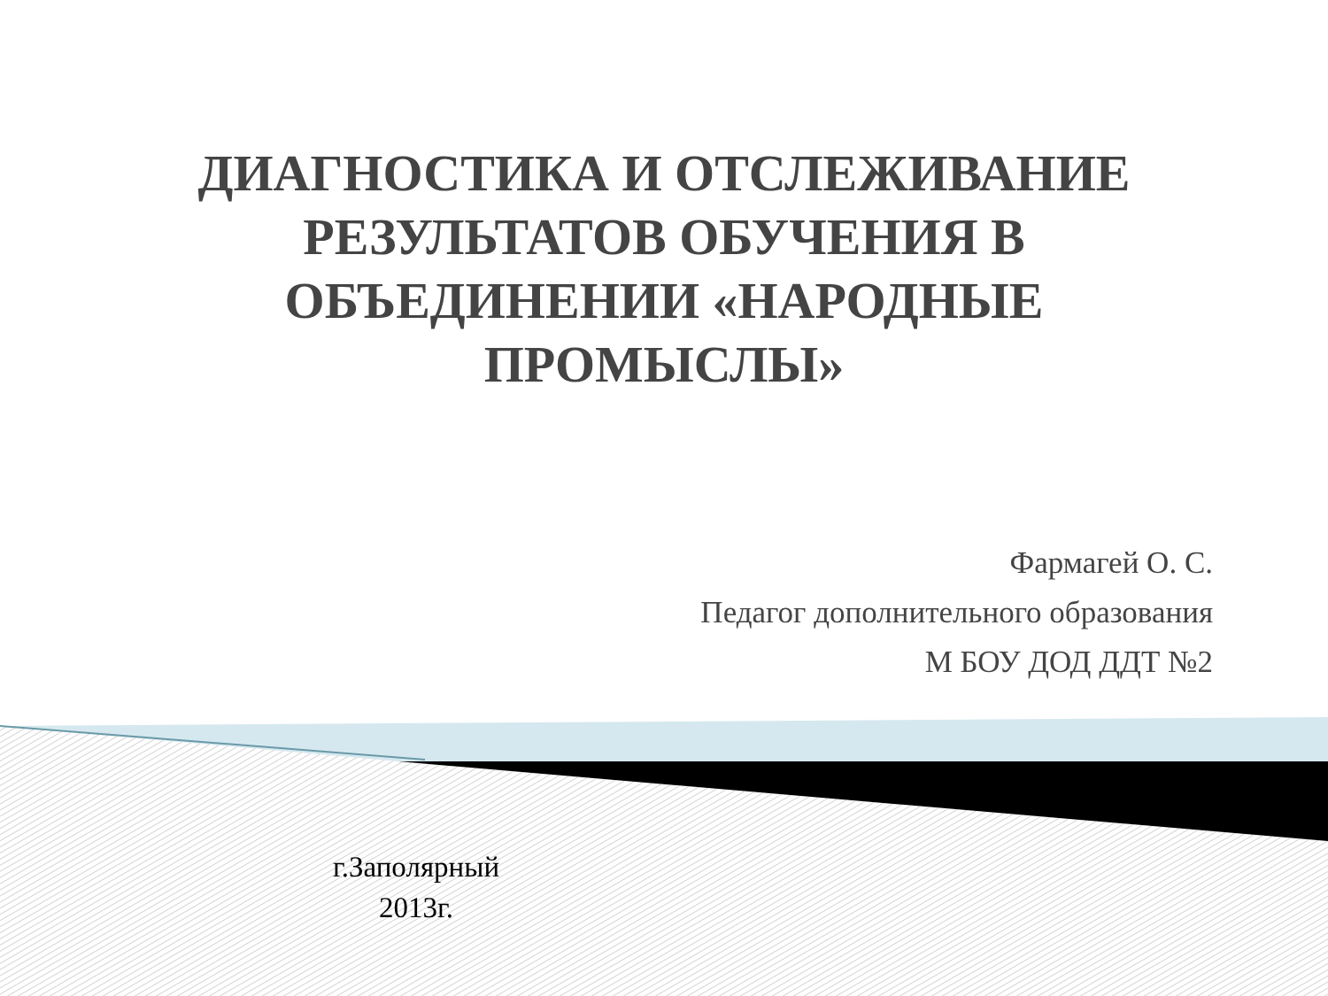ДИАГНОСТИКА И ОТСЛЕЖИВАНИЕ РЕЗУЛЬТАТОВ ОБУЧЕНИЯ В ОБЪЕДИНЕНИИ «НАРОДНЫЕ ПРОМЫСЛЫ»
Фармагей О. С.
Педагог дополнительного образования
М БОУ ДОД ДДТ №2
г.Заполярный
2013г.